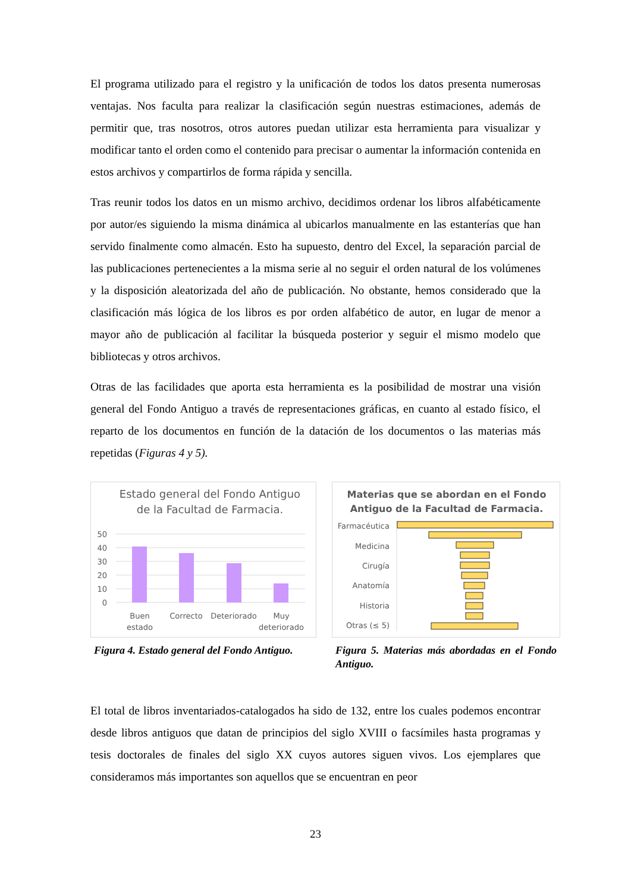El programa utilizado para el registro y la unificación de todos los datos presenta numerosas ventajas. Nos faculta para realizar la clasificación según nuestras estimaciones, además de permitir que, tras nosotros, otros autores puedan utilizar esta herramienta para visualizar y modificar tanto el orden como el contenido para precisar o aumentar la información contenida en estos archivos y compartirlos de forma rápida y sencilla.
Tras reunir todos los datos en un mismo archivo, decidimos ordenar los libros alfabéticamente por autor/es siguiendo la misma dinámica al ubicarlos manualmente en las estanterías que han servido finalmente como almacén. Esto ha supuesto, dentro del Excel, la separación parcial de las publicaciones pertenecientes a la misma serie al no seguir el orden natural de los volúmenes y la disposición aleatorizada del año de publicación. No obstante, hemos considerado que la clasificación más lógica de los libros es por orden alfabético de autor, en lugar de menor a mayor año de publicación al facilitar la búsqueda posterior y seguir el mismo modelo que bibliotecas y otros archivos.
Otras de las facilidades que aporta esta herramienta es la posibilidad de mostrar una visión general del Fondo Antiguo a través de representaciones gráficas, en cuanto al estado físico, el reparto de los documentos en función de la datación de los documentos o las materias más repetidas (Figuras 4 y 5).
Estado general del Fondo Antiguo
de la Facultad de Farmacia.
50
40
30
20
10
0
Buen
estado
Correcto
Deteriorado
Muy
deteriorado
Figura 4. Estado general del Fondo Antiguo.
Materias que se abordan en el Fondo
Antiguo de la Facultad de Farmacia.
Farmacéutica
Medicina
Cirugía
Anatomía
Historia
Otras (≤ 5)
Figura 5. Materias más abordadas en el Fondo Antiguo.
El total de libros inventariados-catalogados ha sido de 132, entre los cuales podemos encontrar desde libros antiguos que datan de principios del siglo XVIII o facsímiles hasta programas y tesis doctorales de finales del siglo XX cuyos autores siguen vivos. Los ejemplares que consideramos más importantes son aquellos que se encuentran en peor
23